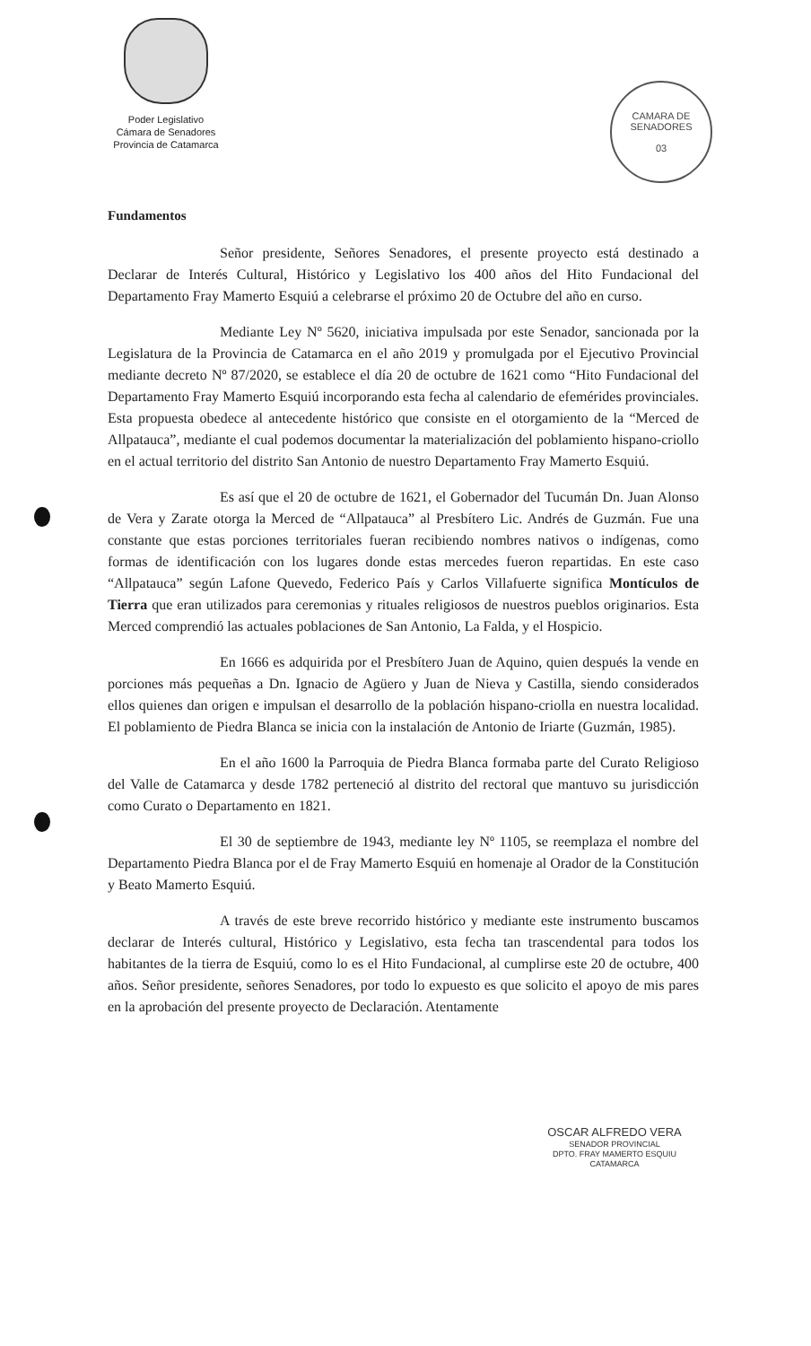Poder Legislativo
Cámara de Senadores
Provincia de Catamarca
CAMARA DE SENADORES
03
Fundamentos
Señor presidente, Señores Senadores, el presente proyecto está destinado a Declarar de Interés Cultural, Histórico y Legislativo los 400 años del Hito Fundacional del Departamento Fray Mamerto Esquiú a celebrarse el próximo 20 de Octubre del año en curso.
Mediante Ley Nº 5620, iniciativa impulsada por este Senador, sancionada por la Legislatura de la Provincia de Catamarca en el año 2019 y promulgada por el Ejecutivo Provincial mediante decreto Nº 87/2020, se establece el día 20 de octubre de 1621 como “Hito Fundacional del Departamento Fray Mamerto Esquiú incorporando esta fecha al calendario de efemérides provinciales. Esta propuesta obedece al antecedente histórico que consiste en el otorgamiento de la “Merced de Allpatauca”, mediante el cual podemos documentar la materialización del poblamiento hispano-criollo en el actual territorio del distrito San Antonio de nuestro Departamento Fray Mamerto Esquiú.
Es así que el 20 de octubre de 1621, el Gobernador del Tucumán Dn. Juan Alonso de Vera y Zarate otorga la Merced de “Allpatauca” al Presbítero Lic. Andrés de Guzmán. Fue una constante que estas porciones territoriales fueran recibiendo nombres nativos o indígenas, como formas de identificación con los lugares donde estas mercedes fueron repartidas. En este caso “Allpatauca” según Lafone Quevedo, Federico País y Carlos Villafuerte significa Montículos de Tierra que eran utilizados para ceremonias y rituales religiosos de nuestros pueblos originarios. Esta Merced comprendió las actuales poblaciones de San Antonio, La Falda, y el Hospicio.
En 1666 es adquirida por el Presbítero Juan de Aquino, quien después la vende en porciones más pequeñas a Dn. Ignacio de Agüero y Juan de Nieva y Castilla, siendo considerados ellos quienes dan origen e impulsan el desarrollo de la población hispano-criolla en nuestra localidad. El poblamiento de Piedra Blanca se inicia con la instalación de Antonio de Iriarte (Guzmán, 1985).
En el año 1600 la Parroquia de Piedra Blanca formaba parte del Curato Religioso del Valle de Catamarca y desde 1782 perteneció al distrito del rectoral que mantuvo su jurisdicción como Curato o Departamento en 1821.
El 30 de septiembre de 1943, mediante ley Nº 1105, se reemplaza el nombre del Departamento Piedra Blanca por el de Fray Mamerto Esquiú en homenaje al Orador de la Constitución y Beato Mamerto Esquiú.
A través de este breve recorrido histórico y mediante este instrumento buscamos declarar de Interés cultural, Histórico y Legislativo, esta fecha tan trascendental para todos los habitantes de la tierra de Esquiú, como lo es el Hito Fundacional, al cumplirse este 20 de octubre, 400 años. Señor presidente, señores Senadores, por todo lo expuesto es que solicito el apoyo de mis pares en la aprobación del presente proyecto de Declaración. Atentamente
OSCAR ALFREDO VERA
SENADOR PROVINCIAL
DPTO. FRAY MAMERTO ESQUIU
CATAMARCA